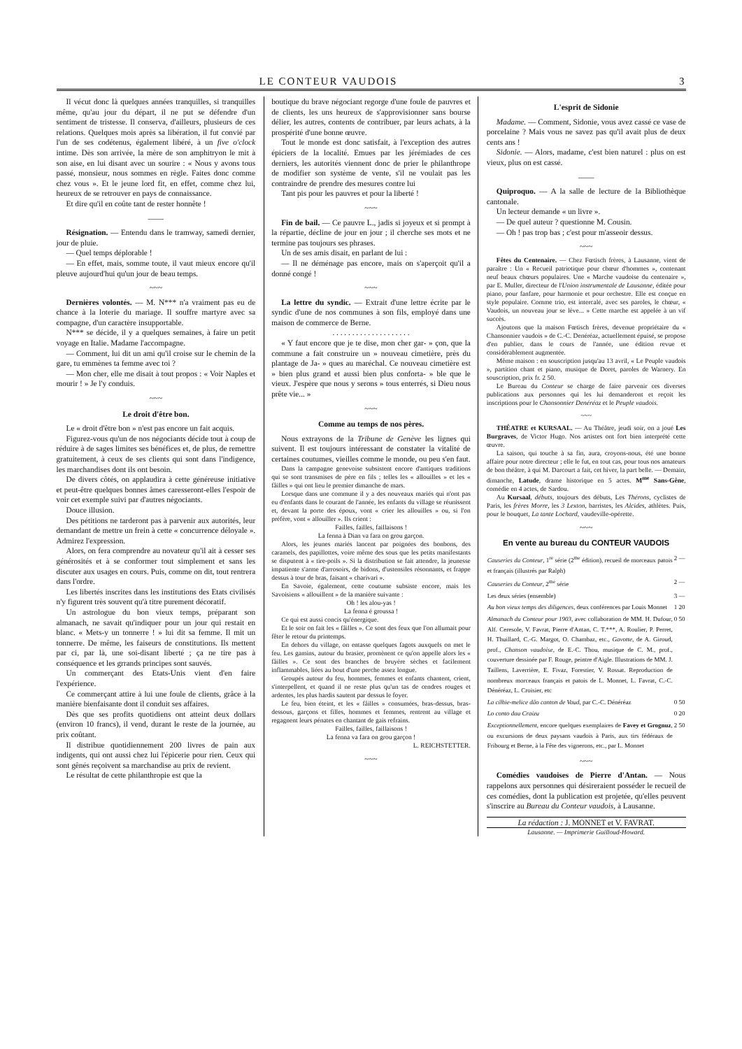LE CONTEUR VAUDOIS 3
Il vécut donc là quelques années tranquilles, si tranquilles même, qu'au jour du départ, il ne put se défendre d'un sentiment de tristesse. Il conserva, d'ailleurs, plusieurs de ces relations. Quelques mois après sa libération, il fut convié par l'un de ses codétenus, également libéré, à un five o'clock intime. Dès son arrivée, la mère de son amphitryon le mit à son aise, en lui disant avec un sourire : « Nous y avons tous passé, monsieur, nous sommes en règle. Faites donc comme chez vous ». Et le jeune lord fit, en effet, comme chez lui, heureux de se retrouver en pays de connaissance.
Et dire qu'il en coûte tant de rester honnête !
——
Résignation. — Entendu dans le tramway, samedi dernier, jour de pluie.
— Quel temps déplorable !
— En effet, mais, somme toute, il vaut mieux encore qu'il pleuve aujourd'hui qu'un jour de beau temps.
~~~
Dernières volontés. — M. N*** n'a vraiment pas eu de chance à la loterie du mariage. Il souffre martyre avec sa compagne, d'un caractère insupportable.
N*** se décide, il y a quelques semaines, à faire un petit voyage en Italie. Madame l'accompagne.
— Comment, lui dit un ami qu'il croise sur le chemin de la gare, tu emmènes ta femme avec toi ?
— Mon cher, elle me disait à tout propos : « Voir Naples et mourir ! » Je l'y conduis.
~~~
Le droit d'être bon.
Le « droit d'être bon » n'est pas encore un fait acquis.
Figurez-vous qu'un de nos négociants décide tout à coup de réduire à de sages limites ses bénéfices et, de plus, de remettre gratuitement, à ceux de ses clients qui sont dans l'indigence, les marchandises dont ils ont besoin.
De divers côtés, on applaudira à cette généreuse initiative et peut-être quelques bonnes âmes caresseront-elles l'espoir de voir cet exemple suivi par d'autres négociants.
Douce illusion.
Des pétitions ne tarderont pas à parvenir aux autorités, leur demandant de mettre un frein à cette « concurrence déloyale ». Admirez l'expression.
Alors, on fera comprendre au novateur qu'il ait à cesser ses générosités et à se conformer tout simplement et sans les discuter aux usages en cours. Puis, comme on dit, tout rentrera dans l'ordre.
Les libertés inscrites dans les institutions des Etats civilisés n'y figurent très souvent qu'à titre purement décoratif.
Un astrologue du bon vieux temps, préparant son almanach, ne savait qu'indiquer pour un jour qui restait en blanc. « Mets-y un tonnerre ! » lui dit sa femme. Il mit un tonnerre. De même, les faiseurs de constitutions. Ils mettent par ci, par là, une soi-disant liberté ; ça ne tire pas à conséquence et les grrands principes sont sauvés.
Un commerçant des Etats-Unis vient d'en faire l'expérience.
Ce commerçant attire à lui une foule de clients, grâce à la manière bienfaisante dont il conduit ses affaires.
Dès que ses profits quotidiens ont atteint deux dollars (environ 10 francs), il vend, durant le reste de la journée, au prix coûtant.
Il distribue quotidiennement 200 livres de pain aux indigents, qui ont aussi chez lui l'épicerie pour rien. Ceux qui sont gênés reçoivent sa marchandise au prix de revient.
Le résultat de cette philanthropie est que la
boutique du brave négociant regorge d'une foule de pauvres et de clients, les uns heureux de s'approvisionner sans bourse délier, les autres, contents de contribuer, par leurs achats, à la prospérité d'une bonne œuvre.
Tout le monde est donc satisfait, à l'exception des autres épiciers de la localité. Emues par les jérémiades de ces derniers, les autorités viennent donc de prier le philanthrope de modifier son système de vente, s'il ne voulait pas les contraindre de prendre des mesures contre lui
Tant pis pour les pauvres et pour la liberté !
~~~
Fin de bail. — Ce pauvre L., jadis si joyeux et si prompt à la répartie, décline de jour en jour ; il cherche ses mots et ne termine pas toujours ses phrases.
Un de ses amis disait, en parlant de lui :
— Il ne déménage pas encore, mais on s'aperçoit qu'il a donné congé !
~~~
La lettre du syndic. — Extrait d'une lettre écrite par le syndic d'une de nos communes à son fils, employé dans une maison de commerce de Berne.
. . . . . . . . . . . . . . . . . . . .
« Y faut encore que je te dise, mon cher gar- » çon, que la commune a fait construire un » nouveau cimetière, près du plantage de Ja- » ques au maréchal. Ce nouveau cimetière est » bien plus grand et aussi bien plus conforta- » ble que le vieux. J'espère que nous y serons » tous enterrés, si Dieu nous prête vie... »
~~~
Comme au temps de nos pères.
Nous extrayons de la Tribune de Genève les lignes qui suivent. Il est toujours intéressant de constater la vitalité de certaines coutumes, vieilles comme le monde, ou peu s'en faut.
Dans la campagne genevoise subsistent encore d'antiques traditions qui se sont transmises de père en fils ; telles les « allouilles » et les « fâilles » qui ont lieu le premier dimanche de mars.
Lorsque dans une commune il y a des nouveaux mariés qui n'ont pas eu d'enfants dans le courant de l'année, les enfants du village se réunissent et, devant la porte des époux, vont « crier les allouilles » ou, si l'on préfère, vont « allouiller ». Ils crient :
Failles, failles, faillaisons !
La fenna à Dian va fara on grou garçon.
Alors, les jeunes mariés lancent par poignées des bonbons, des caramels, des papillottes, voire même des sous que les petits manifestants se disputent à « tire-poils ». Si la distribution se fait attendre, la jeunesse impatiente s'arme d'arrosoirs, de bidons, d'ustensiles résonnants, et frappe dessus à tour de bras, faisant « charivari ».
En Savoie, également, cette coutume subsiste encore, mais les Savoisiens « allouillent » de la manière suivante :
Oh ! les alou-yas !
La fenna é groussa !
Ce qui est aussi concis qu'énergique.
Et le soir on fait les « fâilles ». Ce sont des feux que l'on allumait pour fêter le retour du printemps.
En dehors du village, on entasse quelques fagots auxquels on met le feu. Les gamins, autour du brasier, promènent ce qu'on appelle alors les « fâilles ». Ce sont des branches de bruyère sèches et facilement inflammables, liées au bout d'une perche assez longue.
Groupés autour du feu, hommes, femmes et enfants chantent, crient, s'interpellent, et quand il ne reste plus qu'un tas de cendres rouges et ardentes, les plus hardis sautent par dessus le foyer.
Le feu, bien éteint, et les « fâilles » consumées, bras-dessus, bras-dessous, garçons et filles, hommes et femmes, rentrent au village et regagnent leurs pénates en chantant de gais refrains.
Failles, failles, faillaisons !
La fenna va fara on grou garçon !
L. REICHSTETTER.
~~~
L'esprit de Sidonie
Madame. — Comment, Sidonie, vous avez cassé ce vase de porcelaine ? Mais vous ne savez pas qu'il avait plus de deux cents ans !
Sidonie. — Alors, madame, c'est bien naturel : plus on est vieux, plus on est cassé.
——
Quiproquo. — A la salle de lecture de la Bibliothèque cantonale.
Un lecteur demande « un livre ».
— De quel auteur ? questionne M. Cousin.
— Oh ! pas trop bas ; c'est pour m'asseoir dessus.
~~~
Fêtes du Centenaire. — Chez Fœtisch frères, à Lausanne, vient de paraître : Un « Recueil patriotique pour chœur d'hommes », contenant neuf beaux chœurs populaires. Une « Marche vaudoise du centenaire », par E. Muller, directeur de l'Union instrumentale de Lausanne, éditée pour piano, pour fanfare, pour harmonie et pour orchestre. Elle est conçue en style populaire. Comme trio, est intercalé, avec ses paroles, le chœur, « Vaudois, un nouveau jour se lève... » Cette marche est appelée à un vif succès.
Ajoutons que la maison Fœtisch frères, devenue propriétaire du « Chansonnier vaudois » de C.-C. Denéréaz, actuellement épuisé, se propose d'en publier, dans le cours de l'année, une édition revue et considérablement augmentée.
Même maison : en souscription jusqu'au 13 avril, « Le Peuple vaudois », partition chant et piano, musique de Doret, paroles de Warnery. En souscription, prix fr. 2 50.
Le Bureau du Conteur se charge de faire parvenir ces diverses publications aux personnes qui les lui demanderont et reçoit les inscriptions pour le Chansonnier Denéréaz et le Peuple vaudois.
~~~
THÉATRE et KURSAAL. — Au Théâtre, jeudi soir, on a joué Les Burgraves, de Victor Hugo. Nos artistes ont fort bien interprété cette œuvre.
La saison, qui touche à sa fin, aura, croyons-nous, été une bonne affaire pour notre directeur ; elle le fut, en tout cas, pour tous nos amateurs de bon théâtre, à qui M. Darcourt a fait, cet hiver, la part belle. — Demain, dimanche, Latude, drame historique en 5 actes. M<sup>me</sup> Sans-Gêne, comédie en 4 actes, de Sardou.
Au Kursaal, débuts, toujours des débuts, Les Thérons, cyclistes de Paris, les frères Morre, les 3 Lexton, barristes, les Alcides, athlètes. Puis, pour le bouquet, La tante Lochard, vaudeville-opérette.
~~~
En vente au bureau du CONTEUR VAUDOIS
| Causeries du Conteur , 1<sup>re</sup> série (2<sup>me</sup> édition), recueil de morceaux patois et français (illustrés par Ralph) | 2 — |
| Causeries du Conteur , 2<sup>me</sup> série | 2 — |
| Les deux séries (ensemble) | 3 — |
| Au bon vieux temps des diligences , deux conférences par Louis Monnet | 1 20 |
| Almanach du Conteur pour 1903 , avec collaboration de MM. H. Dufour, Alf. Ceresole, V. Favrat, Pierre d'Antan, C. T.***, A. Roulier, P. Perret, H. Thuillard, C.-G. Margot, O. Chambaz, etc., Gavotte , de A. Giroud, prof., Chanson vaudoise , de E.-C. Thou, musique de C. M., prof., couverture dessinée par F. Rouge, peintre d'Aigle. Illustrations de MM. J. Taillens, Laverrière, E. Fivaz, Forestier, V. Rossat. Reproduction de nombreux morceaux français et patois de L. Monnet, L. Favrat, C.-C. Dénéréaz, L. Croisier, etc | 0 50 |
| La cilhie-melice dâo canton de Vaud , par C.-C. Dénéréaz | 0 50 |
| Lo conto dau Craizu | 0 20 |
| Exceptionnellement , encore quelques exemplaires de Favey et Grognuz , ou excursions de deux paysans vaudois à Paris, aux tirs fédéraux de Fribourg et Berne, à la Fête des vignerons, etc., par L. Monnet | 2 50 |
~~~
Comédies vaudoises de Pierre d'Antan. — Nous rappelons aux personnes qui désireraient posséder le recueil de ces comédies, dont la publication est projetée, qu'elles peuvent s'inscrire au Bureau du Conteur vaudois, à Lausanne.
La rédaction : J. MONNET et V. FAVRAT.
Lausanne. — Imprimerie Guilloud-Howard.